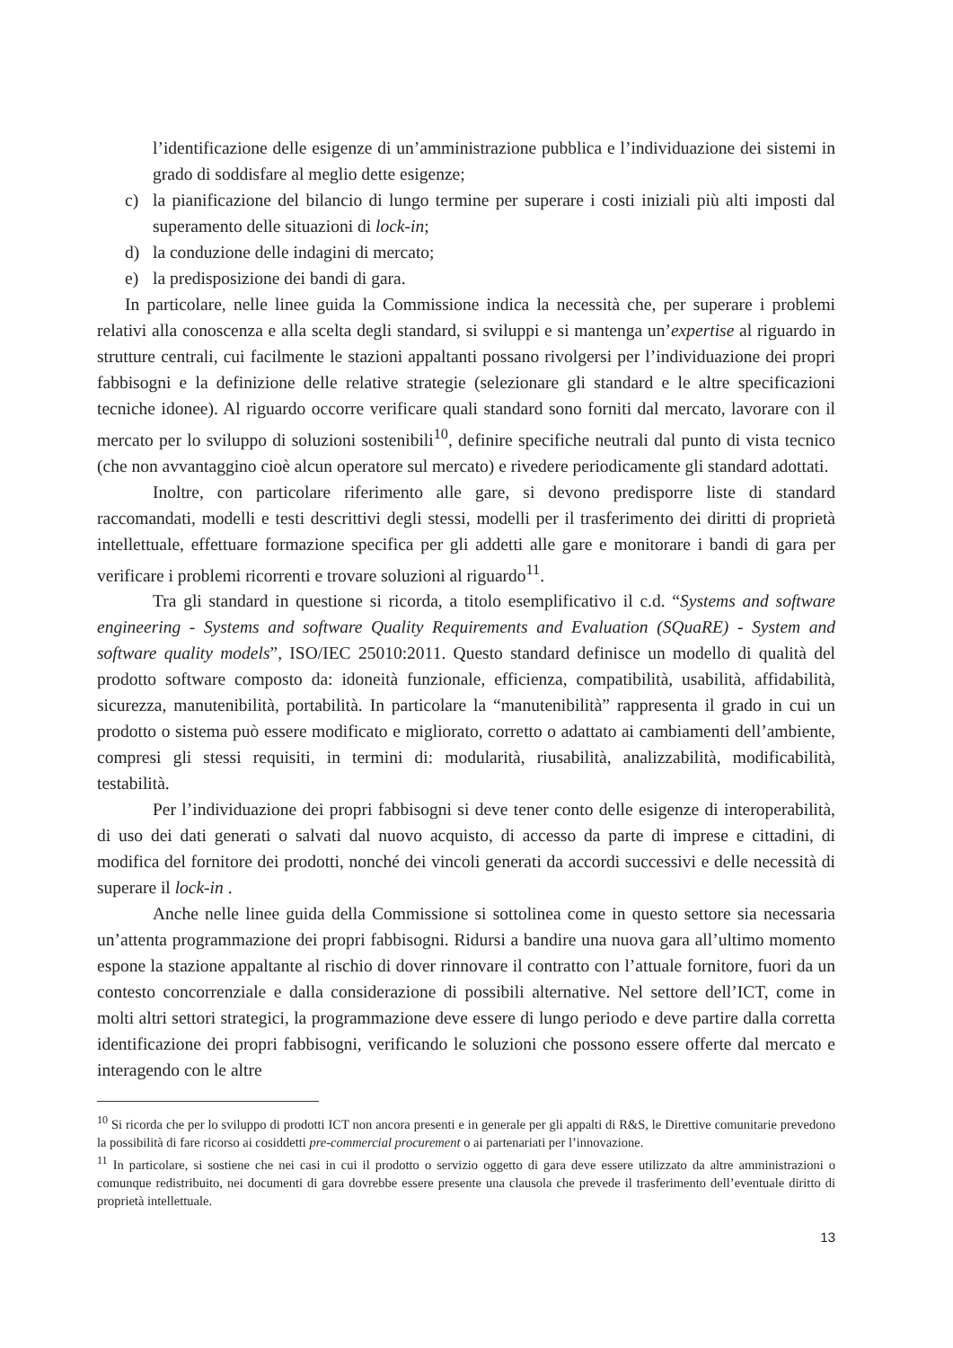l’identificazione delle esigenze di un’amministrazione pubblica e l’individuazione dei sistemi in grado di soddisfare al meglio dette esigenze;
c) la pianificazione del bilancio di lungo termine per superare i costi iniziali più alti imposti dal superamento delle situazioni di lock-in;
d) la conduzione delle indagini di mercato;
e) la predisposizione dei bandi di gara.
In particolare, nelle linee guida la Commissione indica la necessità che, per superare i problemi relativi alla conoscenza e alla scelta degli standard, si sviluppi e si mantenga un’expertise al riguardo in strutture centrali, cui facilmente le stazioni appaltanti possano rivolgersi per l’individuazione dei propri fabbisogni e la definizione delle relative strategie (selezionare gli standard e le altre specificazioni tecniche idonee). Al riguardo occorre verificare quali standard sono forniti dal mercato, lavorare con il mercato per lo sviluppo di soluzioni sostenibili<sup>10</sup>, definire specifiche neutrali dal punto di vista tecnico (che non avvantaggino cioè alcun operatore sul mercato) e rivedere periodicamente gli standard adottati.
Inoltre, con particolare riferimento alle gare, si devono predisporre liste di standard raccomandati, modelli e testi descrittivi degli stessi, modelli per il trasferimento dei diritti di proprietà intellettuale, effettuare formazione specifica per gli addetti alle gare e monitorare i bandi di gara per verificare i problemi ricorrenti e trovare soluzioni al riguardo<sup>11</sup>.
Tra gli standard in questione si ricorda, a titolo esemplificativo il c.d. “Systems and software engineering - Systems and software Quality Requirements and Evaluation (SQuaRE) - System and software quality models”, ISO/IEC 25010:2011. Questo standard definisce un modello di qualità del prodotto software composto da: idoneità funzionale, efficienza, compatibilità, usabilità, affidabilità, sicurezza, manutenibilità, portabilità. In particolare la “manutenibilità” rappresenta il grado in cui un prodotto o sistema può essere modificato e migliorato, corretto o adattato ai cambiamenti dell’ambiente, compresi gli stessi requisiti, in termini di: modularità, riusabilità, analizzabilità, modificabilità, testabilità.
Per l’individuazione dei propri fabbisogni si deve tener conto delle esigenze di interoperabilità, di uso dei dati generati o salvati dal nuovo acquisto, di accesso da parte di imprese e cittadini, di modifica del fornitore dei prodotti, nonché dei vincoli generati da accordi successivi e delle necessità di superare il lock-in .
Anche nelle linee guida della Commissione si sottolinea come in questo settore sia necessaria un’attenta programmazione dei propri fabbisogni. Ridursi a bandire una nuova gara all’ultimo momento espone la stazione appaltante al rischio di dover rinnovare il contratto con l’attuale fornitore, fuori da un contesto concorrenziale e dalla considerazione di possibili alternative. Nel settore dell’ICT, come in molti altri settori strategici, la programmazione deve essere di lungo periodo e deve partire dalla corretta identificazione dei propri fabbisogni, verificando le soluzioni che possono essere offerte dal mercato e interagendo con le altre
<sup>10</sup> Si ricorda che per lo sviluppo di prodotti ICT non ancora presenti e in generale per gli appalti di R&S, le Direttive comunitarie prevedono la possibilità di fare ricorso ai cosiddetti pre-commercial procurement o ai partenariati per l’innovazione.
<sup>11</sup> In particolare, si sostiene che nei casi in cui il prodotto o servizio oggetto di gara deve essere utilizzato da altre amministrazioni o comunque redistribuito, nei documenti di gara dovrebbe essere presente una clausola che prevede il trasferimento dell’eventuale diritto di proprietà intellettuale.
13